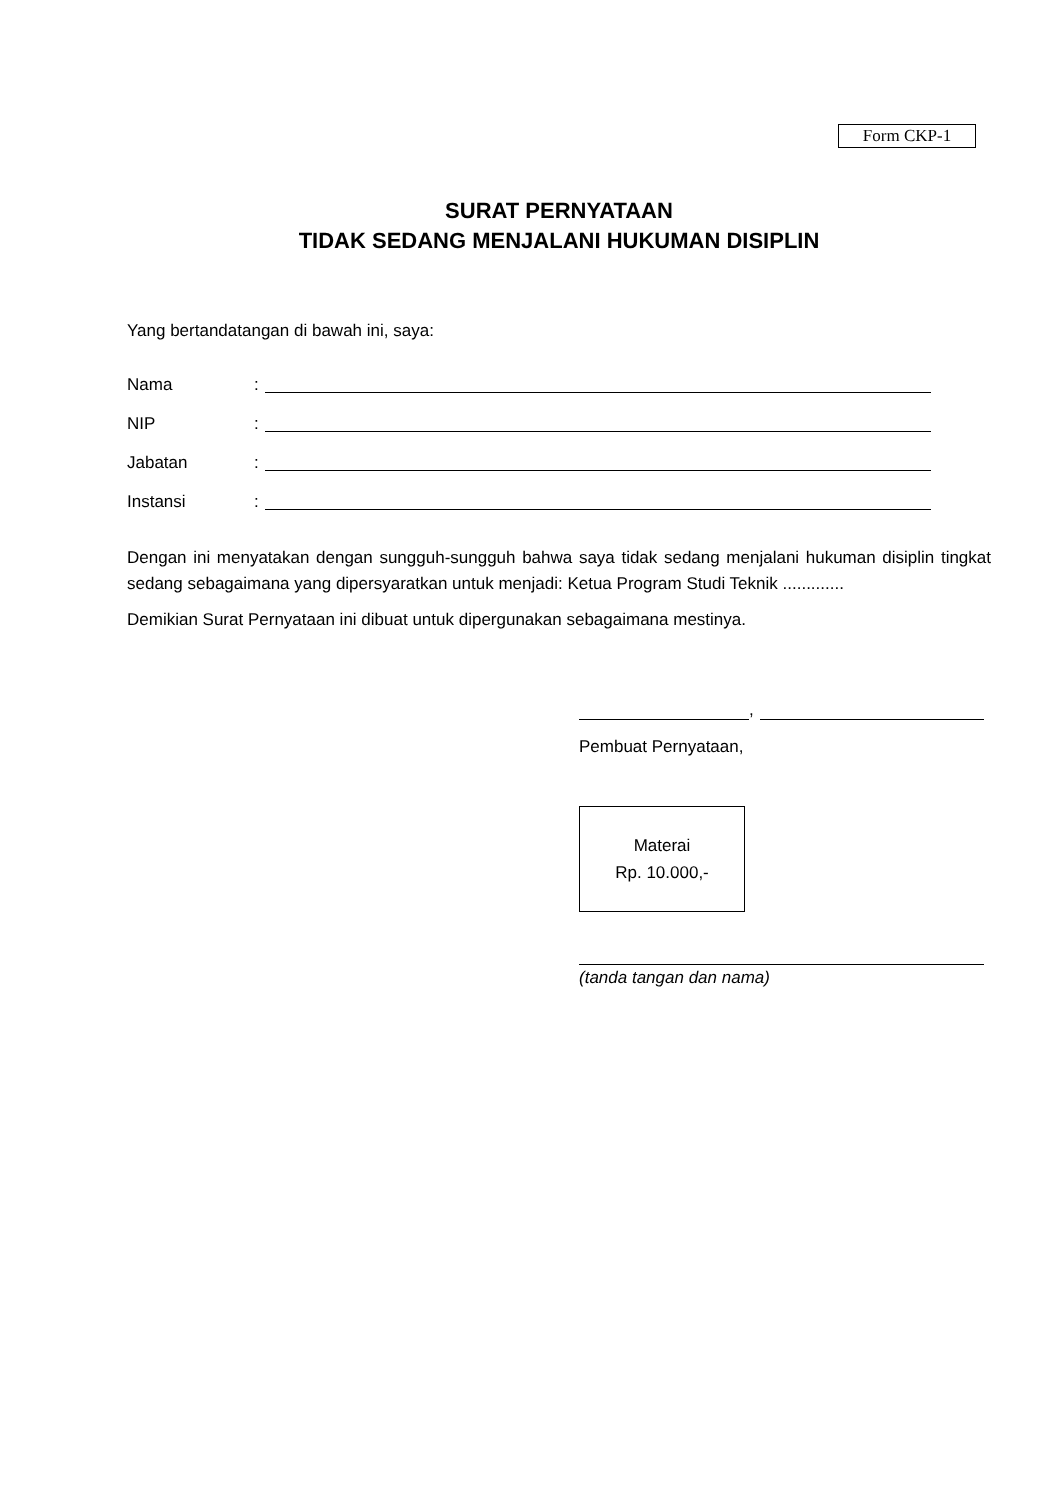Form CKP-1
SURAT PERNYATAAN
TIDAK SEDANG MENJALANI HUKUMAN DISIPLIN
Yang bertandatangan di bawah ini, saya:
Nama:
NIP:
Jabatan:
Instansi:
Dengan ini menyatakan dengan sungguh-sungguh bahwa saya tidak sedang menjalani hukuman disiplin tingkat sedang sebagaimana yang dipersyaratkan untuk menjadi: Ketua Program Studi Teknik .............
Demikian Surat Pernyataan ini dibuat untuk dipergunakan sebagaimana mestinya.
,
Pembuat Pernyataan,
Materai
Rp. 10.000,-
(tanda tangan dan nama)